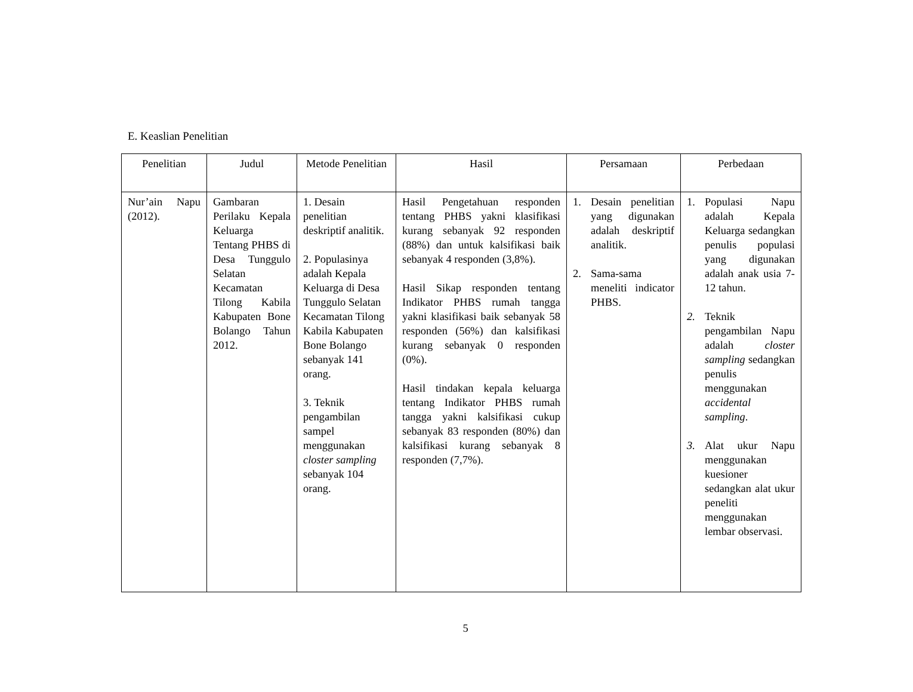E. Keaslian Penelitian
| Penelitian | Judul | Metode Penelitian | Hasil | Persamaan | Perbedaan |
| --- | --- | --- | --- | --- | --- |
| Nur’ain Napu (2012). | Gambaran Perilaku Kepala Keluarga Tentang PHBS di Desa Tunggulo Selatan Kecamatan Tilong Kabila Kabupaten Bone Bolango Tahun 2012. | 1. Desain penelitian deskriptif analitik. 2. Populasinya adalah Kepala Keluarga di Desa Tunggulo Selatan Kecamatan Tilong Kabila Kabupaten Bone Bolango sebanyak 141 orang. 3. Teknik pengambilan sampel menggunakan closter sampling sebanyak 104 orang. | Hasil Pengetahuan responden tentang PHBS yakni klasifikasi kurang sebanyak 92 responden (88%) dan untuk kalsifikasi baik sebanyak 4 responden (3,8%). Hasil Sikap responden tentang Indikator PHBS rumah tangga yakni klasifikasi baik sebanyak 58 responden (56%) dan kalsifikasi kurang sebanyak 0 responden (0%). Hasil tindakan kepala keluarga tentang Indikator PHBS rumah tangga yakni kalsifikasi cukup sebanyak 83 responden (80%) dan kalsifikasi kurang sebanyak 8 responden (7,7%). | 1. Desain penelitian yang digunakan adalah deskriptif analitik. 2. Sama-sama meneliti indicator PHBS. | 1. Populasi Napu adalah Kepala Keluarga sedangkan penulis populasi yang digunakan adalah anak usia 7-12 tahun. 2. Teknik pengambilan Napu adalah closter sampling sedangkan penulis menggunakan accidental sampling . 3. Alat ukur Napu menggunakan kuesioner sedangkan alat ukur peneliti menggunakan lembar observasi. |
5